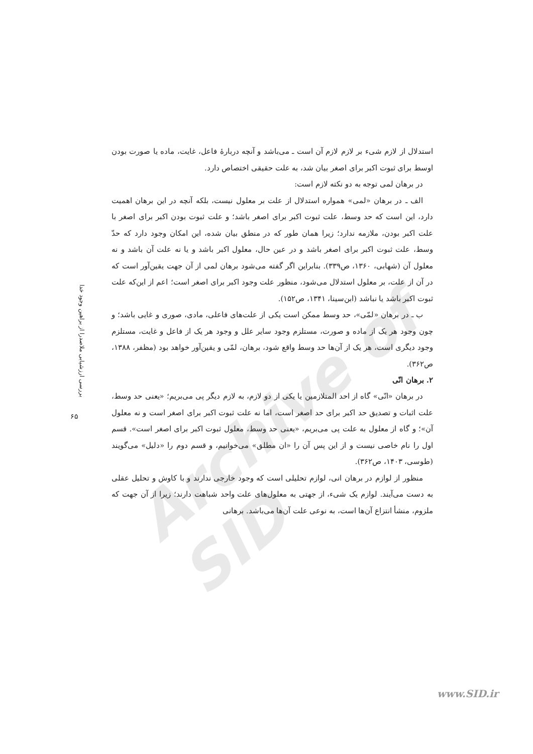Archive of SID
استدلال از لازم شیء بر لازم لازم آن است ـ می‌باشد و آنچه دربارهٔ فاعل، غایت، ماده یا صورت بودن اوسط برای ثبوت اکبر برای اصغر بیان شد، به علت حقیقی اختصاص دارد.
در برهان لمی توجه به دو نکته لازم است:
الف ـ در برهان «لمی» همواره استدلال از علت بر معلول نیست، بلکه آنچه در این برهان اهمیت دارد، این است که حد وسط، علت ثبوت اکبر برای اصغر باشد؛ و علت ثبوت بودن اکبر برای اصغر با علت اکبر بودن، ملازمه ندارد؛ زیرا همان طور که در منطق بیان شده، این امکان وجود دارد که حدّ وسط، علت ثبوت اکبر برای اصغر باشد و در عین حال، معلول اکبر باشد و یا نه علت آن باشد و نه معلول آن (شهابی، ۱۳۶۰، ص۳۳۹). بنابراین اگر گفته می‌شود برهان لمی از آن جهت یقین‌آور است که در آن از علت، بر معلول استدلال می‌شود، منظور علت وجود اکبر برای اصغر است؛ اعم از این‌که علت ثبوت اکبر باشد یا نباشد (ابن‌سینا، ۱۳۴۱، ص۱۵۲).
ب ـ در برهان «لمّی»، حد وسط ممکن است یکی از علت‌های فاعلی، مادی، صوری و غایی باشد؛ و چون وجود هر یک از ماده و صورت، مستلزم وجود سایر علل و وجود هر یک از فاعل و غایت، مستلزم وجود دیگری است، هر یک از آن‌ها حد وسط واقع شود، برهان، لمّی و یقین‌آور خواهد بود (مظفر، ۱۳۸۸، ص۳۶۲).
۲. برهان انّی
در برهان «انّی» گاه از احد المتلازمین یا یکی از دو لازم، به لازم دیگر پی می‌بریم؛ «یعنی حد وسط، علت اثبات و تصدیق حد اکبر برای حد اصغر است، اما نه علت ثبوت اکبر برای اصغر است و نه معلول آن»؛ و گاه از معلول به علت پی می‌بریم، «یعنی حد وسط، معلول ثبوت اکبر برای اصغر است». قسم اول را نام خاصی نیست و از این پس آن را «ان مطلق» می‌خوانیم، و قسم دوم را «دلیل» می‌گویند (طوسی، ۱۴۰۳، ص۳۶۲).
منظور از لوازم در برهان انی، لوازم تحلیلی است که وجود خارجی ندارند و با کاوش و تحلیل عقلی به دست می‌آیند. لوازم یک شیء، از جهتی به معلول‌های علت واحد شباهت دارند؛ زیرا از آن جهت که ملزوم، منشأ انتزاع آن‌ها است، به نوعی علت آن‌ها می‌باشد. برهانی
بررسی ارزشیابی ملاصدرا از براهین وجود خدا
۶۵
www.SID.ir